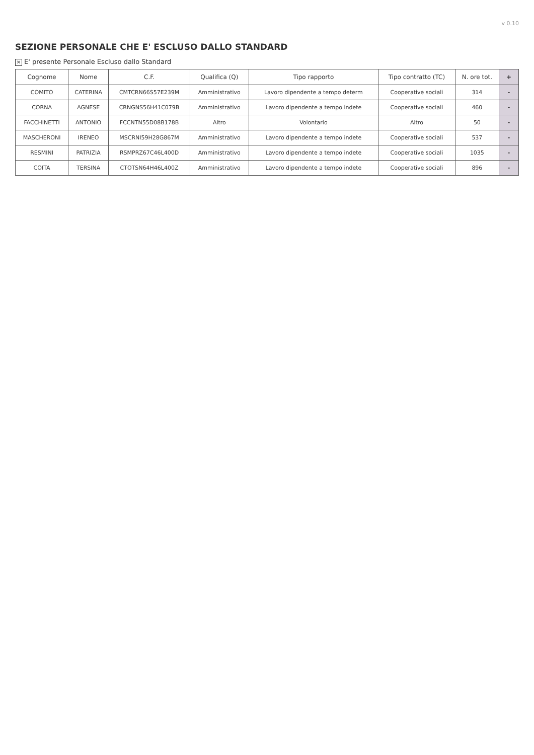v 0.10
SEZIONE PERSONALE CHE E' ESCLUSO DALLO STANDARD
✕ E' presente Personale Escluso dallo Standard
| Cognome | Nome | C.F. | Qualifica (Q) | Tipo rapporto | Tipo contratto (TC) | N. ore tot. | + |
| --- | --- | --- | --- | --- | --- | --- | --- |
| COMITO | CATERINA | CMTCRN66S57E239M | Amministrativo | Lavoro dipendente a tempo determ | Cooperative sociali | 314 | - |
| CORNA | AGNESE | CRNGNS56H41C079B | Amministrativo | Lavoro dipendente a tempo indete | Cooperative sociali | 460 | - |
| FACCHINETTI | ANTONIO | FCCNTN55D08B178B | Altro | Volontario | Altro | 50 | - |
| MASCHERONI | IRENEO | MSCRNI59H28G867M | Amministrativo | Lavoro dipendente a tempo indete | Cooperative sociali | 537 | - |
| RESMINI | PATRIZIA | RSMPRZ67C46L400D | Amministrativo | Lavoro dipendente a tempo indete | Cooperative sociali | 1035 | - |
| COITA | TERSINA | CTOTSN64H46L400Z | Amministrativo | Lavoro dipendente a tempo indete | Cooperative sociali | 896 | - |